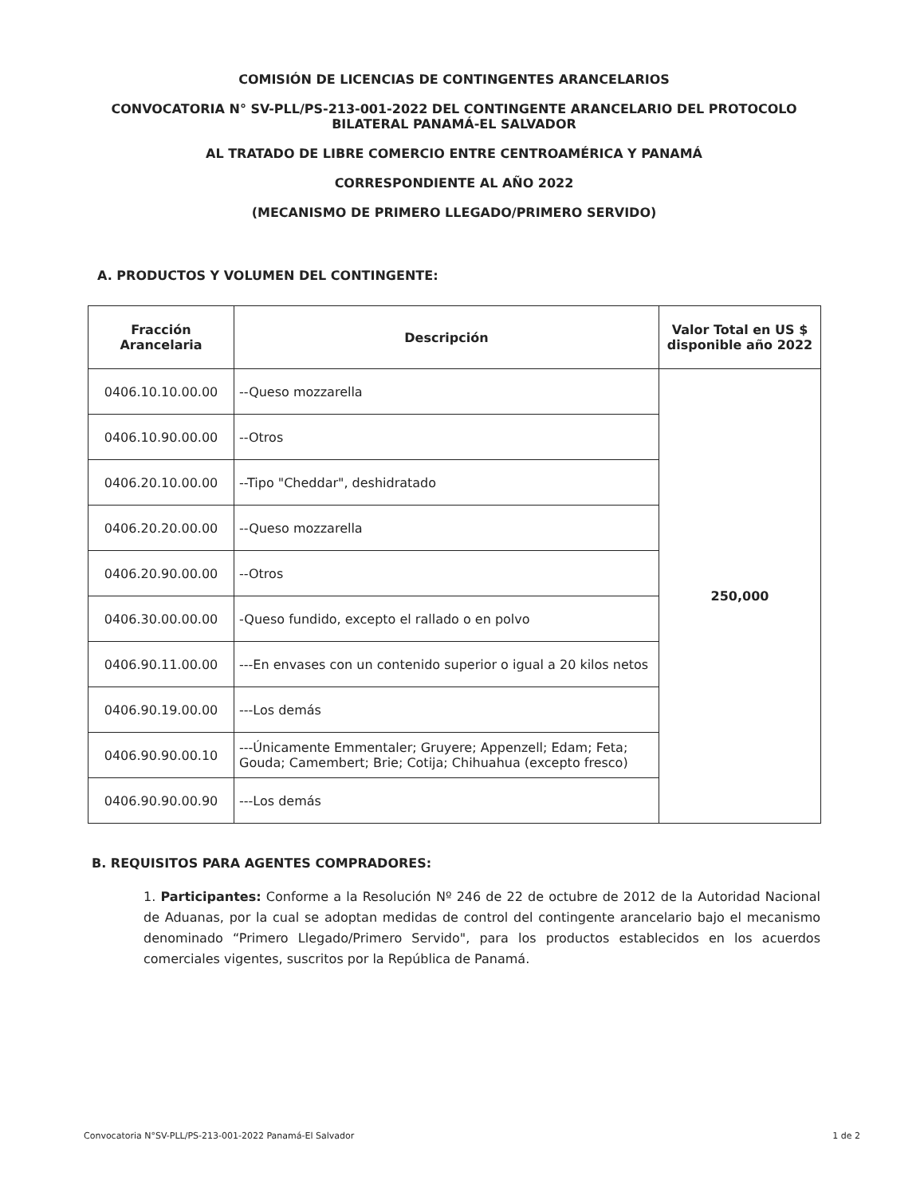COMISIÓN DE LICENCIAS DE CONTINGENTES ARANCELARIOS
CONVOCATORIA N° SV-PLL/PS-213-001-2022 DEL CONTINGENTE ARANCELARIO DEL PROTOCOLO BILATERAL PANAMÁ-EL SALVADOR
AL TRATADO DE LIBRE COMERCIO ENTRE CENTROAMÉRICA Y PANAMÁ
CORRESPONDIENTE AL AÑO 2022
(MECANISMO DE PRIMERO LLEGADO/PRIMERO SERVIDO)
A. PRODUCTOS Y VOLUMEN DEL CONTINGENTE:
| Fracción Arancelaria | Descripción | Valor Total en US $ disponible año 2022 |
| --- | --- | --- |
| 0406.10.10.00.00 | --Queso mozzarella | 250,000 |
| 0406.10.90.00.00 | --Otros | |
| 0406.20.10.00.00 | --Tipo "Cheddar", deshidratado | |
| 0406.20.20.00.00 | --Queso mozzarella | |
| 0406.20.90.00.00 | --Otros | |
| 0406.30.00.00.00 | -Queso fundido, excepto el rallado o en polvo | |
| 0406.90.11.00.00 | ---En envases con un contenido superior o igual a 20 kilos netos | |
| 0406.90.19.00.00 | ---Los demás | |
| 0406.90.90.00.10 | ---Únicamente Emmentaler; Gruyere; Appenzell; Edam; Feta; Gouda; Camembert; Brie; Cotija; Chihuahua (excepto fresco) | |
| 0406.90.90.00.90 | ---Los demás | |
B. REQUISITOS PARA AGENTES COMPRADORES:
1. Participantes: Conforme a la Resolución Nº 246 de 22 de octubre de 2012 de la Autoridad Nacional de Aduanas, por la cual se adoptan medidas de control del contingente arancelario bajo el mecanismo denominado “Primero Llegado/Primero Servido", para los productos establecidos en los acuerdos comerciales vigentes, suscritos por la República de Panamá.
Convocatoria N°SV-PLL/PS-213-001-2022 Panamá-El Salvador 1 de 2